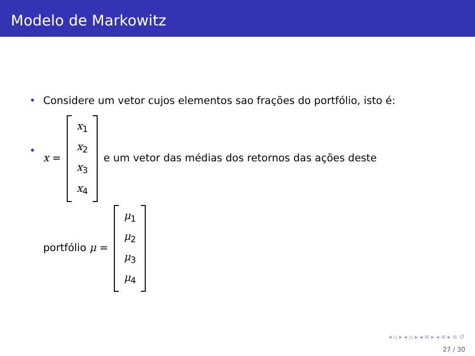Modelo de Markowitz
• Considere um vetor cujos elementos sao frações do portfólio, isto é:
•
x = x<sub>1</sub>
x<sub>2</sub>
x<sub>3</sub>
x<sub>4</sub> e um vetor das médias dos retornos das ações deste
portfólio μ = μ<sub>1</sub>
μ<sub>2</sub>
μ<sub>3</sub>
μ<sub>4</sub>
◂ ▫ ▸ ◂ ▫ ▸ ◂ ≡ ▸ ◂ ≡ ▸ ≡ ↺
27 / 30